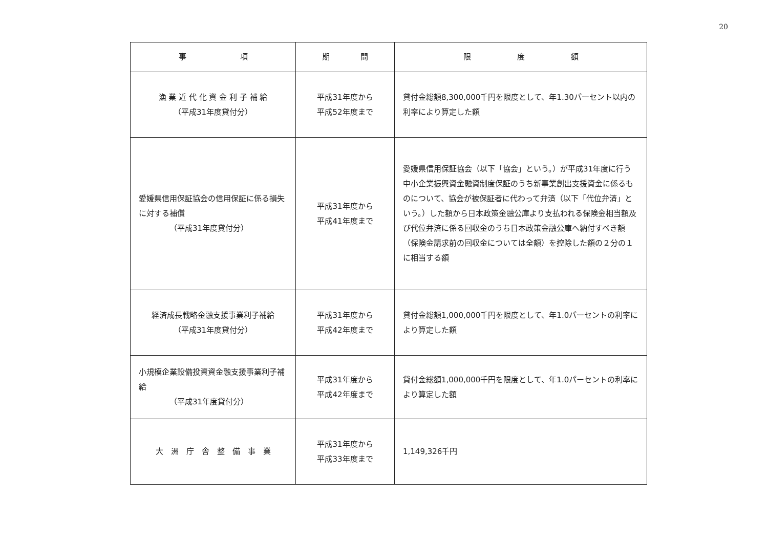20
| 事 項 | 期 間 | 限 度 額 |
| --- | --- | --- |
| 漁 業 近 代 化 資 金 利 子 補 給 （平成31年度貸付分） | 平成31年度から 平成52年度まで | 貸付金総額8,300,000千円を限度として、年1.30パーセント以内の利率により算定した額 |
| 愛媛県信用保証協会の信用保証に係る損失に対する補償 （平成31年度貸付分） | 平成31年度から 平成41年度まで | 愛媛県信用保証協会（以下「協会」という。）が平成31年度に行う中小企業振興資金融資制度保証のうち新事業創出支援資金に係るものについて、協会が被保証者に代わって弁済（以下「代位弁済」という。）した額から日本政策金融公庫より支払われる保険金相当額及び代位弁済に係る回収金のうち日本政策金融公庫へ納付すべき額（保険金請求前の回収金については全額）を控除した額の２分の１に相当する額 |
| 経済成長戦略金融支援事業利子補給 （平成31年度貸付分） | 平成31年度から 平成42年度まで | 貸付金総額1,000,000千円を限度として、年1.0パーセントの利率により算定した額 |
| 小規模企業設備投資資金融支援事業利子補給 （平成31年度貸付分） | 平成31年度から 平成42年度まで | 貸付金総額1,000,000千円を限度として、年1.0パーセントの利率により算定した額 |
| 大 洲 庁 舎 整 備 事 業 | 平成31年度から 平成33年度まで | 1,149,326千円 |